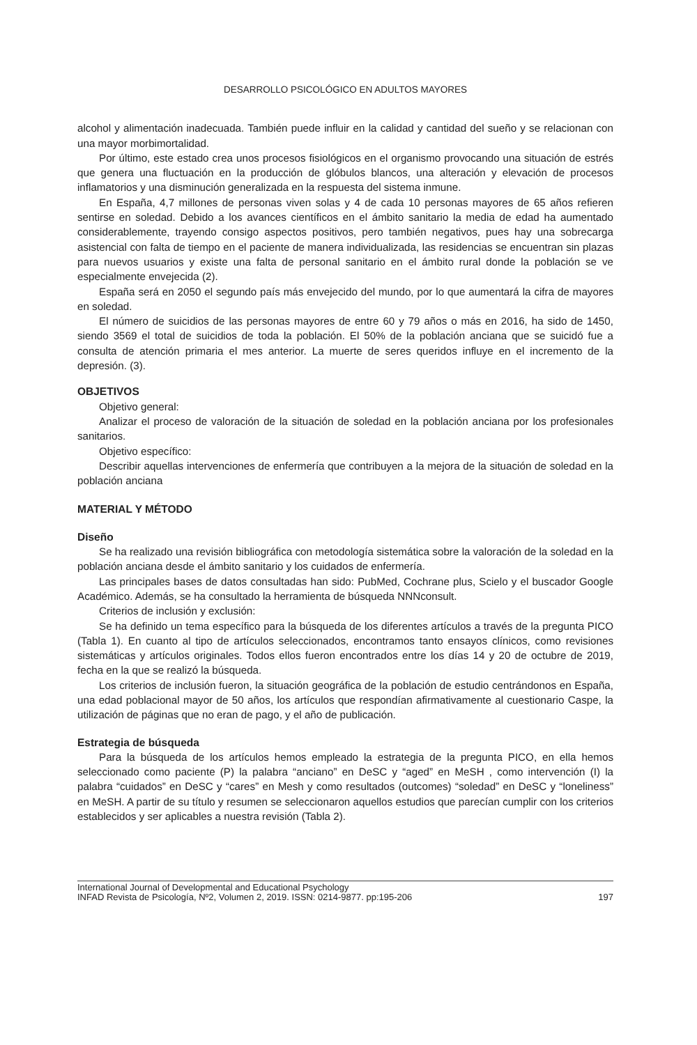DESARROLLO PSICOLÓGICO EN ADULTOS MAYORES
alcohol y alimentación inadecuada. También puede influir en la calidad y cantidad del sueño y se relacionan con una mayor morbimortalidad.
Por último, este estado crea unos procesos fisiológicos en el organismo provocando una situación de estrés que genera una fluctuación en la producción de glóbulos blancos, una alteración y elevación de procesos inflamatorios y una disminución generalizada en la respuesta del sistema inmune.
En España, 4,7 millones de personas viven solas y 4 de cada 10 personas mayores de 65 años refieren sentirse en soledad. Debido a los avances científicos en el ámbito sanitario la media de edad ha aumentado considerablemente, trayendo consigo aspectos positivos, pero también negativos, pues hay una sobrecarga asistencial con falta de tiempo en el paciente de manera individualizada, las residencias se encuentran sin plazas para nuevos usuarios y existe una falta de personal sanitario en el ámbito rural donde la población se ve especialmente envejecida (2).
España será en 2050 el segundo país más envejecido del mundo, por lo que aumentará la cifra de mayores en soledad.
El número de suicidios de las personas mayores de entre 60 y 79 años o más en 2016, ha sido de 1450, siendo 3569 el total de suicidios de toda la población. El 50% de la población anciana que se suicidó fue a consulta de atención primaria el mes anterior. La muerte de seres queridos influye en el incremento de la depresión. (3).
OBJETIVOS
Objetivo general:
Analizar el proceso de valoración de la situación de soledad en la población anciana por los profesionales sanitarios.
Objetivo específico:
Describir aquellas intervenciones de enfermería que contribuyen a la mejora de la situación de soledad en la población anciana
MATERIAL Y MÉTODO
Diseño
Se ha realizado una revisión bibliográfica con metodología sistemática sobre la valoración de la soledad en la población anciana desde el ámbito sanitario y los cuidados de enfermería.
Las principales bases de datos consultadas han sido: PubMed, Cochrane plus, Scielo y el buscador Google Académico. Además, se ha consultado la herramienta de búsqueda NNNconsult.
Criterios de inclusión y exclusión:
Se ha definido un tema específico para la búsqueda de los diferentes artículos a través de la pregunta PICO (Tabla 1). En cuanto al tipo de artículos seleccionados, encontramos tanto ensayos clínicos, como revisiones sistemáticas y artículos originales. Todos ellos fueron encontrados entre los días 14 y 20 de octubre de 2019, fecha en la que se realizó la búsqueda.
Los criterios de inclusión fueron, la situación geográfica de la población de estudio centrándonos en España, una edad poblacional mayor de 50 años, los artículos que respondían afirmativamente al cuestionario Caspe, la utilización de páginas que no eran de pago, y el año de publicación.
Estrategia de búsqueda
Para la búsqueda de los artículos hemos empleado la estrategia de la pregunta PICO, en ella hemos seleccionado como paciente (P) la palabra “anciano” en DeSC y “aged” en MeSH , como intervención (I) la palabra “cuidados” en DeSC y “cares” en Mesh y como resultados (outcomes) “soledad” en DeSC y “loneliness” en MeSH. A partir de su título y resumen se seleccionaron aquellos estudios que parecían cumplir con los criterios establecidos y ser aplicables a nuestra revisión (Tabla 2).
International Journal of Developmental and Educational Psychology
INFAD Revista de Psicología, Nº2, Volumen 2, 2019. ISSN: 0214-9877. pp:195-206
197